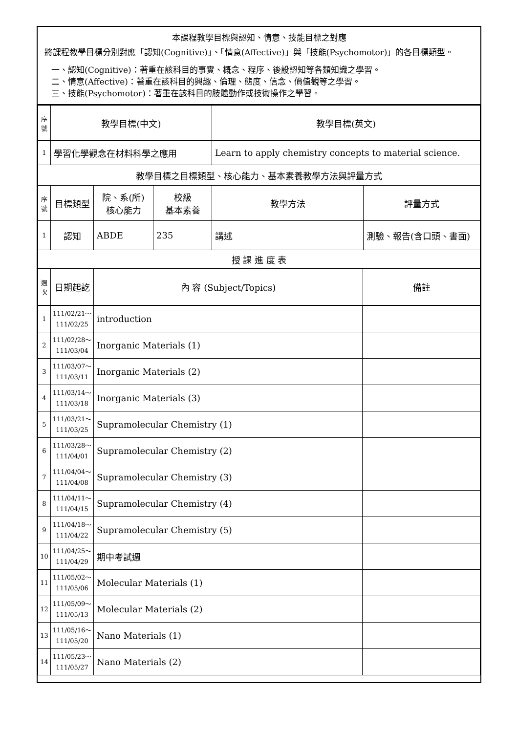本課程教學目標與認知、情意、技能目標之對應
將課程教學目標分別對應「認知(Cognitive)」、「情意(Affective)」與「技能(Psychomotor)」的各目標類型。
一、認知(Cognitive)：著重在該科目的事實、概念、程序、後設認知等各類知識之學習。
二、情意(Affective)：著重在該科目的興趣、倫理、態度、信念、價值觀等之學習。
三、技能(Psychomotor)：著重在該科目的肢體動作或技術操作之學習。
| 序號 | 教學目標(中文) | | | 教學目標(英文) | |
| 1 | 學習化學觀念在材料科學之應用 | | | Learn to apply chemistry concepts to material science. | |
| 教學目標之目標類型、核心能力、基本素養教學方法與評量方式 | | | | | |
| 序號 | 目標類型 | 院、系(所) 核心能力 | 校級 基本素養 | 教學方法 | 評量方式 |
| 1 | 認知 | ABDE | 235 | 講述 | 測驗、報告(含口頭、書面) |
| 授 課 進 度 表 | | | | | |
| 週次 | 日期起訖 | / 內 容 (Subject/Topics) / 備註 / | | | |
| 1 | 111/02/21～ 111/02/25 | introduction | |
| 2 | 111/02/28～ 111/03/04 | Inorganic Materials (1) | |
| 3 | 111/03/07～ 111/03/11 | Inorganic Materials (2) | |
| 4 | 111/03/14～ 111/03/18 | Inorganic Materials (3) | |
| 5 | 111/03/21～ 111/03/25 | Supramolecular Chemistry (1) | |
| 6 | 111/03/28～ 111/04/01 | Supramolecular Chemistry (2) | |
| 7 | 111/04/04～ 111/04/08 | Supramolecular Chemistry (3) | |
| 8 | 111/04/11～ 111/04/15 | Supramolecular Chemistry (4) | |
| 9 | 111/04/18～ 111/04/22 | Supramolecular Chemistry (5) | |
| 10 | 111/04/25～ 111/04/29 | 期中考試週 | |
| 11 | 111/05/02～ 111/05/06 | Molecular Materials (1) | |
| 12 | 111/05/09～ 111/05/13 | Molecular Materials (2) | |
| 13 | 111/05/16～ 111/05/20 | Nano Materials (1) | |
| 14 | 111/05/23～ 111/05/27 | Nano Materials (2) | |